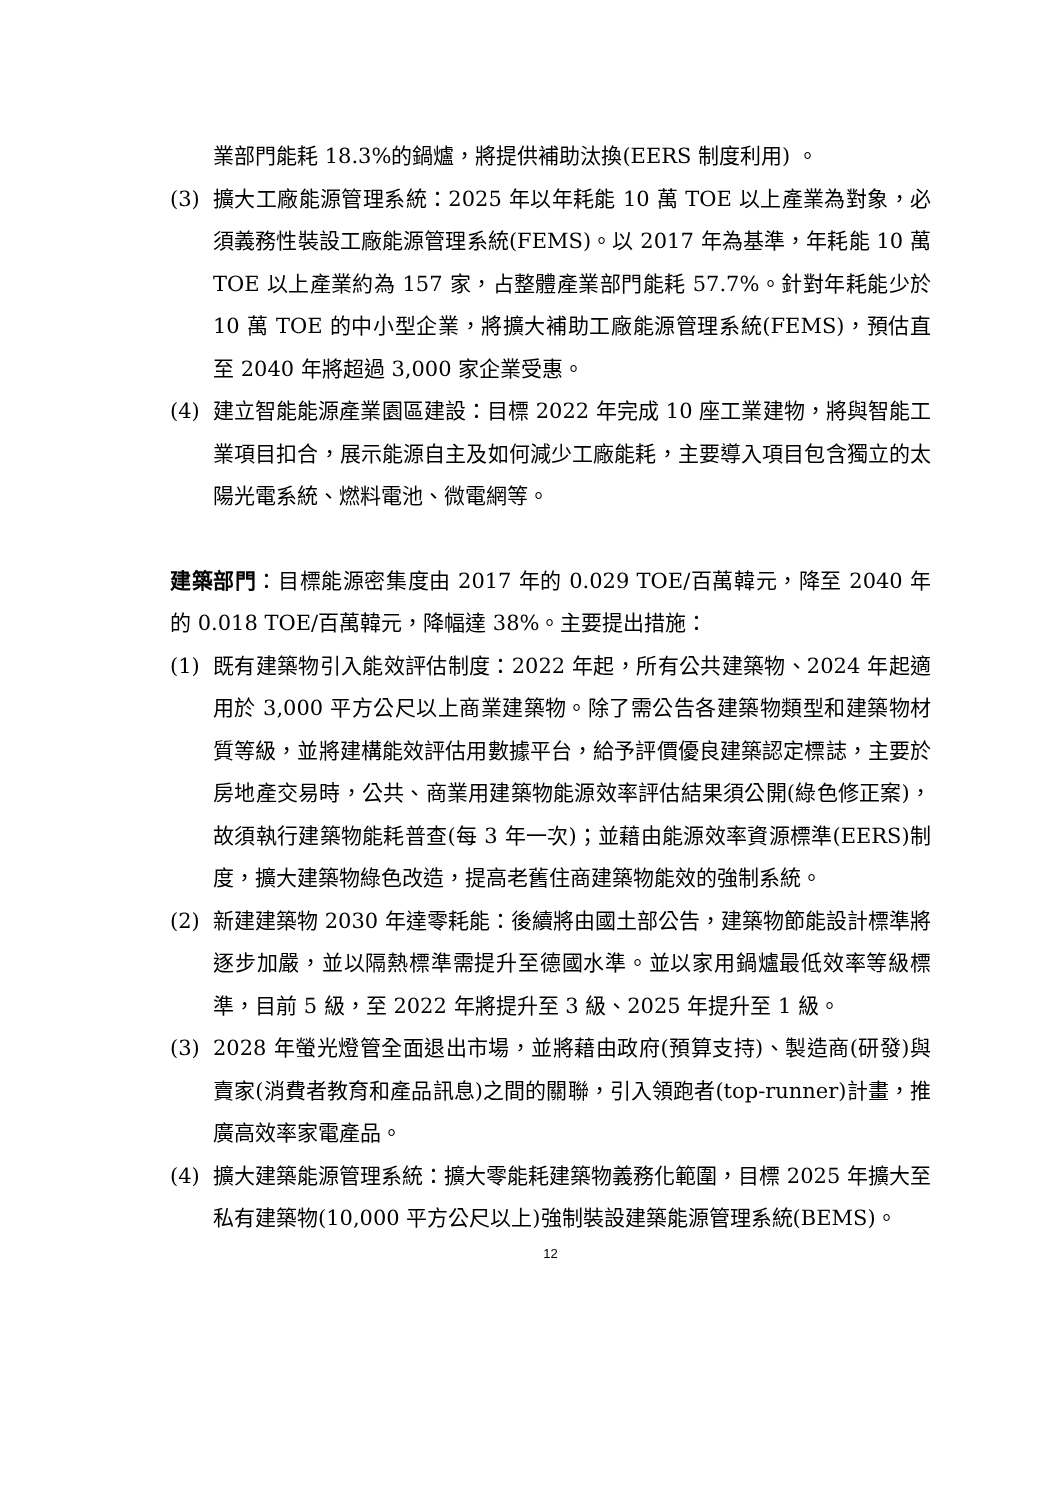業部門能耗 18.3%的鍋爐，將提供補助汰換(EERS 制度利用) 。
(3) 擴大工廠能源管理系統：2025 年以年耗能 10 萬 TOE 以上產業為對象，必須義務性裝設工廠能源管理系統(FEMS)。以 2017 年為基準，年耗能 10 萬 TOE 以上產業約為 157 家，占整體產業部門能耗 57.7%。針對年耗能少於 10 萬 TOE 的中小型企業，將擴大補助工廠能源管理系統(FEMS)，預估直至 2040 年將超過 3,000 家企業受惠。
(4) 建立智能能源產業園區建設：目標 2022 年完成 10 座工業建物，將與智能工業項目扣合，展示能源自主及如何減少工廠能耗，主要導入項目包含獨立的太陽光電系統、燃料電池、微電網等。
建築部門：目標能源密集度由 2017 年的 0.029 TOE/百萬韓元，降至 2040 年的 0.018 TOE/百萬韓元，降幅達 38%。主要提出措施：
(1) 既有建築物引入能效評估制度：2022 年起，所有公共建築物、2024 年起適用於 3,000 平方公尺以上商業建築物。除了需公告各建築物類型和建築物材質等級，並將建構能效評估用數據平台，給予評價優良建築認定標誌，主要於房地產交易時，公共、商業用建築物能源效率評估結果須公開(綠色修正案)，故須執行建築物能耗普查(每 3 年一次)；並藉由能源效率資源標準(EERS)制度，擴大建築物綠色改造，提高老舊住商建築物能效的強制系統。
(2) 新建建築物 2030 年達零耗能：後續將由國土部公告，建築物節能設計標準將逐步加嚴，並以隔熱標準需提升至德國水準。並以家用鍋爐最低效率等級標準，目前 5 級，至 2022 年將提升至 3 級、2025 年提升至 1 級。
(3) 2028 年螢光燈管全面退出市場，並將藉由政府(預算支持)、製造商(研發)與賣家(消費者教育和產品訊息)之間的關聯，引入領跑者(top-runner)計畫，推廣高效率家電產品。
(4) 擴大建築能源管理系統：擴大零能耗建築物義務化範圍，目標 2025 年擴大至私有建築物(10,000 平方公尺以上)強制裝設建築能源管理系統(BEMS)。
12